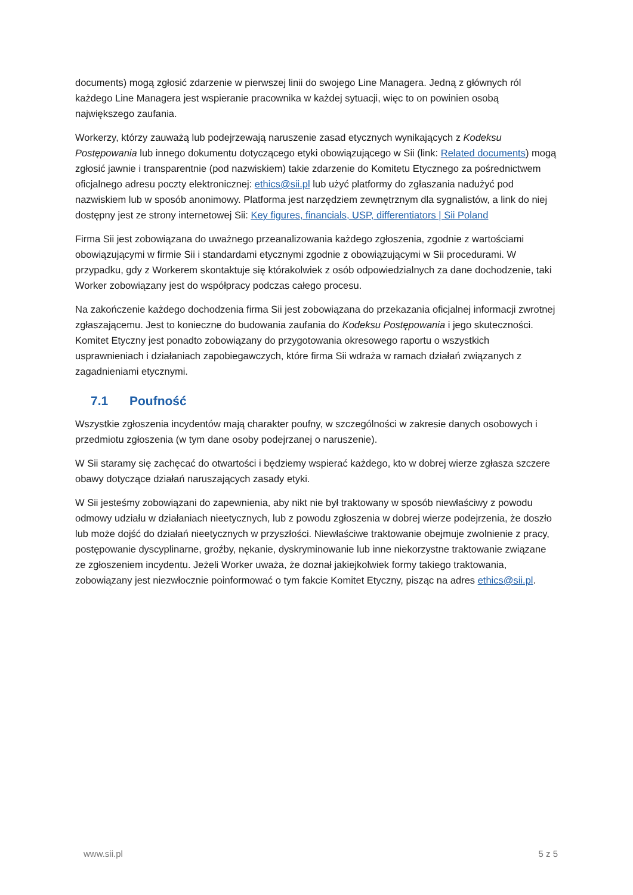documents) mogą zgłosić zdarzenie w pierwszej linii do swojego Line Managera. Jedną z głównych ról każdego Line Managera jest wspieranie pracownika w każdej sytuacji, więc to on powinien osobą największego zaufania.
Workerzy, którzy zauważą lub podejrzewają naruszenie zasad etycznych wynikających z Kodeksu Postępowania lub innego dokumentu dotyczącego etyki obowiązującego w Sii (link: Related documents) mogą zgłosić jawnie i transparentnie (pod nazwiskiem) takie zdarzenie do Komitetu Etycznego za pośrednictwem oficjalnego adresu poczty elektronicznej: ethics@sii.pl lub użyć platformy do zgłaszania nadużyć pod nazwiskiem lub w sposób anonimowy. Platforma jest narzędziem zewnętrznym dla sygnalistów, a link do niej dostępny jest ze strony internetowej Sii: Key figures, financials, USP, differentiators | Sii Poland
Firma Sii jest zobowiązana do uważnego przeanalizowania każdego zgłoszenia, zgodnie z wartościami obowiązującymi w firmie Sii i standardami etycznymi zgodnie z obowiązującymi w Sii procedurami. W przypadku, gdy z Workerem skontaktuje się którakolwiek z osób odpowiedzialnych za dane dochodzenie, taki Worker zobowiązany jest do współpracy podczas całego procesu.
Na zakończenie każdego dochodzenia firma Sii jest zobowiązana do przekazania oficjalnej informacji zwrotnej zgłaszającemu. Jest to konieczne do budowania zaufania do Kodeksu Postępowania i jego skuteczności. Komitet Etyczny jest ponadto zobowiązany do przygotowania okresowego raportu o wszystkich usprawnieniach i działaniach zapobiegawczych, które firma Sii wdraża w ramach działań związanych z zagadnieniami etycznymi.
7.1 Poufność
Wszystkie zgłoszenia incydentów mają charakter poufny, w szczególności w zakresie danych osobowych i przedmiotu zgłoszenia (w tym dane osoby podejrzanej o naruszenie).
W Sii staramy się zachęcać do otwartości i będziemy wspierać każdego, kto w dobrej wierze zgłasza szczere obawy dotyczące działań naruszających zasady etyki.
W Sii jesteśmy zobowiązani do zapewnienia, aby nikt nie był traktowany w sposób niewłaściwy z powodu odmowy udziału w działaniach nieetycznych, lub z powodu zgłoszenia w dobrej wierze podejrzenia, że doszło lub może dojść do działań nieetycznych w przyszłości. Niewłaściwe traktowanie obejmuje zwolnienie z pracy, postępowanie dyscyplinarne, groźby, nękanie, dyskryminowanie lub inne niekorzystne traktowanie związane ze zgłoszeniem incydentu. Jeżeli Worker uważa, że doznał jakiejkolwiek formy takiego traktowania, zobowiązany jest niezwłocznie poinformować o tym fakcie Komitet Etyczny, pisząc na adres ethics@sii.pl.
www.sii.pl 5 z 5